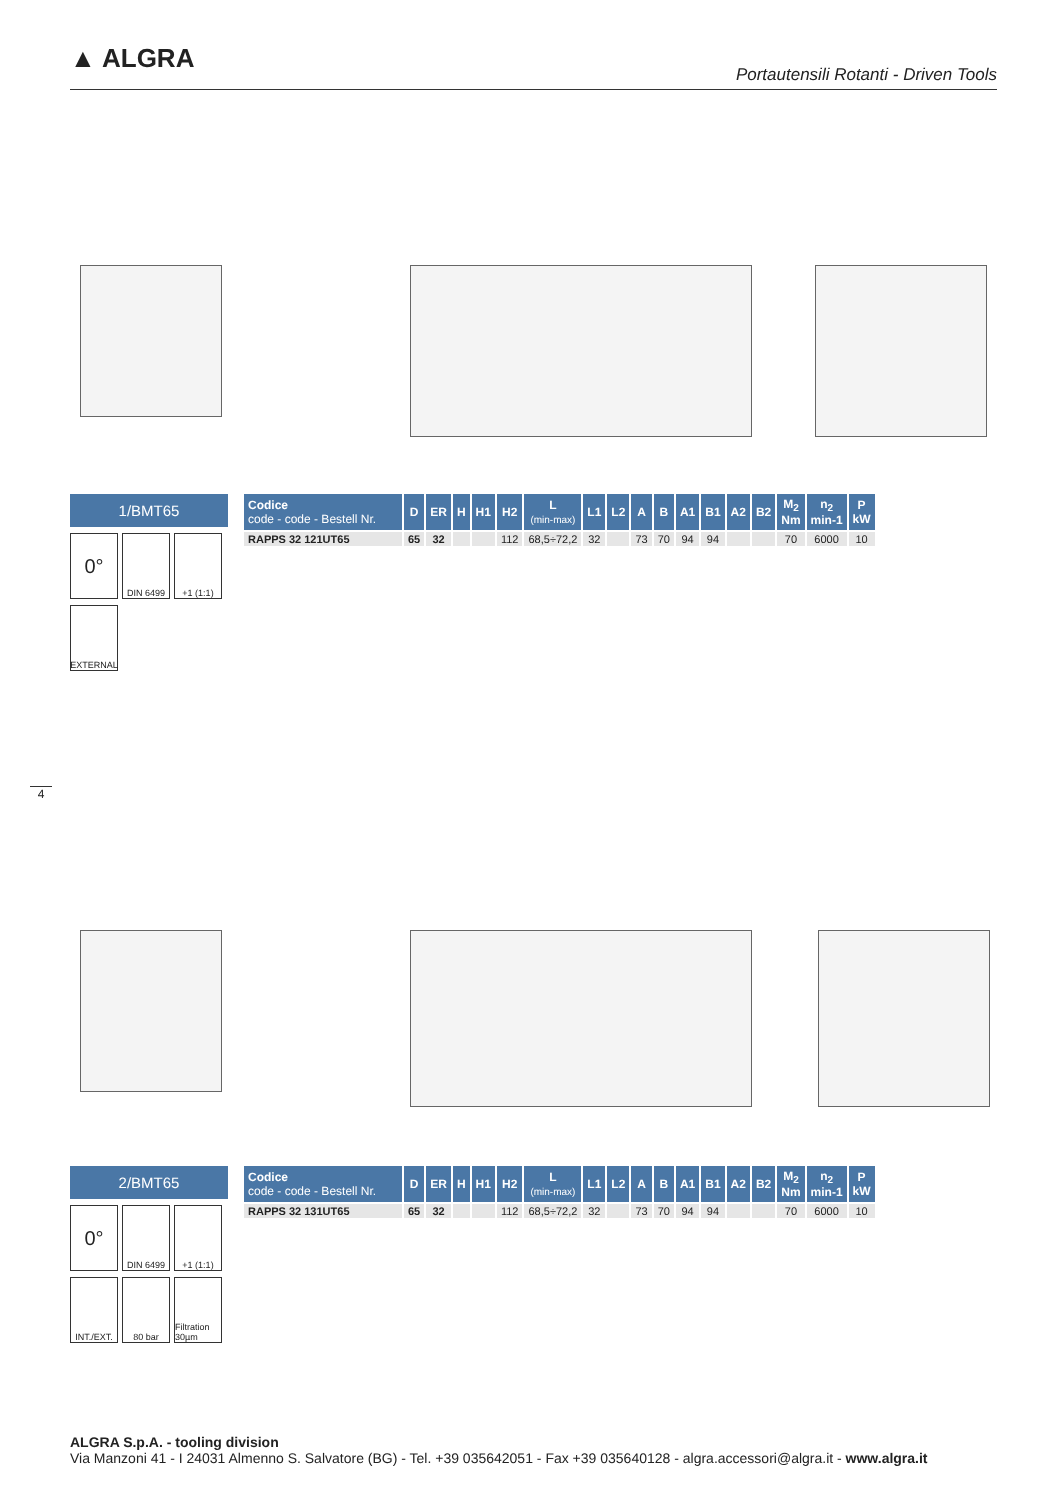▲ ALGRA
Portautensili Rotanti - Driven Tools
1/BMT65
0°
DIN 6499 +1 (1:1)
EXTERNAL
| Codice code - code - Bestell Nr. | D | ER | H | H1 | H2 | L (min-max) | L1 | L2 | A | B | A1 | B1 | A2 | B2 | M<sub>2</sub> Nm | n<sub>2</sub> min-1 | P kW |
| --- | --- | --- | --- | --- | --- | --- | --- | --- | --- | --- | --- | --- | --- | --- | --- | --- | --- |
| RAPPS 32 121UT65 | 65 | 32 | | | 112 | 68,5÷72,2 | 32 | | 73 | 70 | 94 | 94 | | | 70 | 6000 | 10 |
4
2/BMT65
0°
DIN 6499 +1 (1:1)
INT./EXT.
80 bar Filtration 30µm
| Codice code - code - Bestell Nr. | D | ER | H | H1 | H2 | L (min-max) | L1 | L2 | A | B | A1 | B1 | A2 | B2 | M<sub>2</sub> Nm | n<sub>2</sub> min-1 | P kW |
| --- | --- | --- | --- | --- | --- | --- | --- | --- | --- | --- | --- | --- | --- | --- | --- | --- | --- |
| RAPPS 32 131UT65 | 65 | 32 | | | 112 | 68,5÷72,2 | 32 | | 73 | 70 | 94 | 94 | | | 70 | 6000 | 10 |
ALGRA S.p.A. - tooling division
Via Manzoni 41 - I 24031 Almenno S. Salvatore (BG) - Tel. +39 035642051 - Fax +39 035640128 - algra.accessori@algra.it - www.algra.it